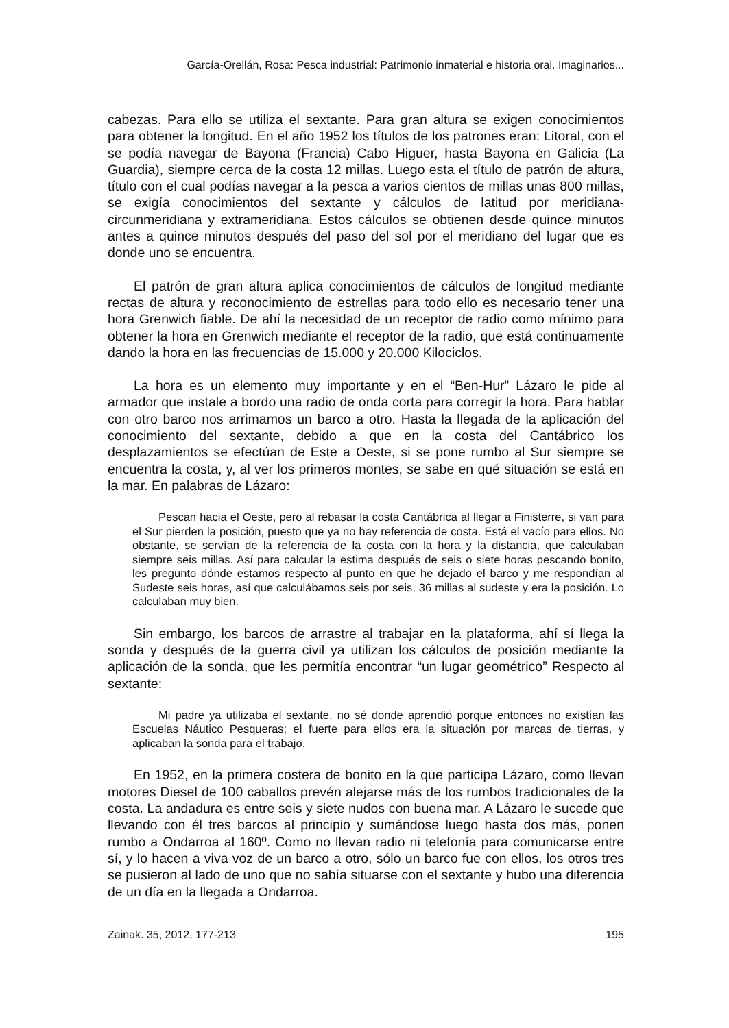García-Orellán, Rosa: Pesca industrial: Patrimonio inmaterial e historia oral. Imaginarios...
cabezas. Para ello se utiliza el sextante. Para gran altura se exigen conocimientos para obtener la longitud. En el año 1952 los títulos de los patrones eran: Litoral, con el se podía navegar de Bayona (Francia) Cabo Higuer, hasta Bayona en Galicia (La Guardia), siempre cerca de la costa 12 millas. Luego esta el título de patrón de altura, título con el cual podías navegar a la pesca a varios cientos de millas unas 800 millas, se exigía conocimientos del sextante y cálculos de latitud por meridiana-circunmeridiana y extrameridiana. Estos cálculos se obtienen desde quince minutos antes a quince minutos después del paso del sol por el meridiano del lugar que es donde uno se encuentra.
El patrón de gran altura aplica conocimientos de cálculos de longitud mediante rectas de altura y reconocimiento de estrellas para todo ello es necesario tener una hora Grenwich fiable. De ahí la necesidad de un receptor de radio como mínimo para obtener la hora en Grenwich mediante el receptor de la radio, que está continuamente dando la hora en las frecuencias de 15.000 y 20.000 Kilociclos.
La hora es un elemento muy importante y en el “Ben-Hur” Lázaro le pide al armador que instale a bordo una radio de onda corta para corregir la hora. Para hablar con otro barco nos arrimamos un barco a otro. Hasta la llegada de la aplicación del conocimiento del sextante, debido a que en la costa del Cantábrico los desplazamientos se efectúan de Este a Oeste, si se pone rumbo al Sur siempre se encuentra la costa, y, al ver los primeros montes, se sabe en qué situación se está en la mar. En palabras de Lázaro:
Pescan hacia el Oeste, pero al rebasar la costa Cantábrica al llegar a Finisterre, si van para el Sur pierden la posición, puesto que ya no hay referencia de costa. Está el vacío para ellos. No obstante, se servían de la referencia de la costa con la hora y la distancia, que calculaban siempre seis millas. Así para calcular la estima después de seis o siete horas pescando bonito, les pregunto dónde estamos respecto al punto en que he dejado el barco y me respondían al Sudeste seis horas, así que calculábamos seis por seis, 36 millas al sudeste y era la posición. Lo calculaban muy bien.
Sin embargo, los barcos de arrastre al trabajar en la plataforma, ahí sí llega la sonda y después de la guerra civil ya utilizan los cálculos de posición mediante la aplicación de la sonda, que les permitía encontrar “un lugar geométrico” Respecto al sextante:
Mi padre ya utilizaba el sextante, no sé donde aprendió porque entonces no existían las Escuelas Náutico Pesqueras; el fuerte para ellos era la situación por marcas de tierras, y aplicaban la sonda para el trabajo.
En 1952, en la primera costera de bonito en la que participa Lázaro, como llevan motores Diesel de 100 caballos prevén alejarse más de los rumbos tradicionales de la costa. La andadura es entre seis y siete nudos con buena mar. A Lázaro le sucede que llevando con él tres barcos al principio y sumándose luego hasta dos más, ponen rumbo a Ondarroa al 160º. Como no llevan radio ni telefonía para comunicarse entre sí, y lo hacen a viva voz de un barco a otro, sólo un barco fue con ellos, los otros tres se pusieron al lado de uno que no sabía situarse con el sextante y hubo una diferencia de un día en la llegada a Ondarroa.
Zainak. 35, 2012, 177-213 195